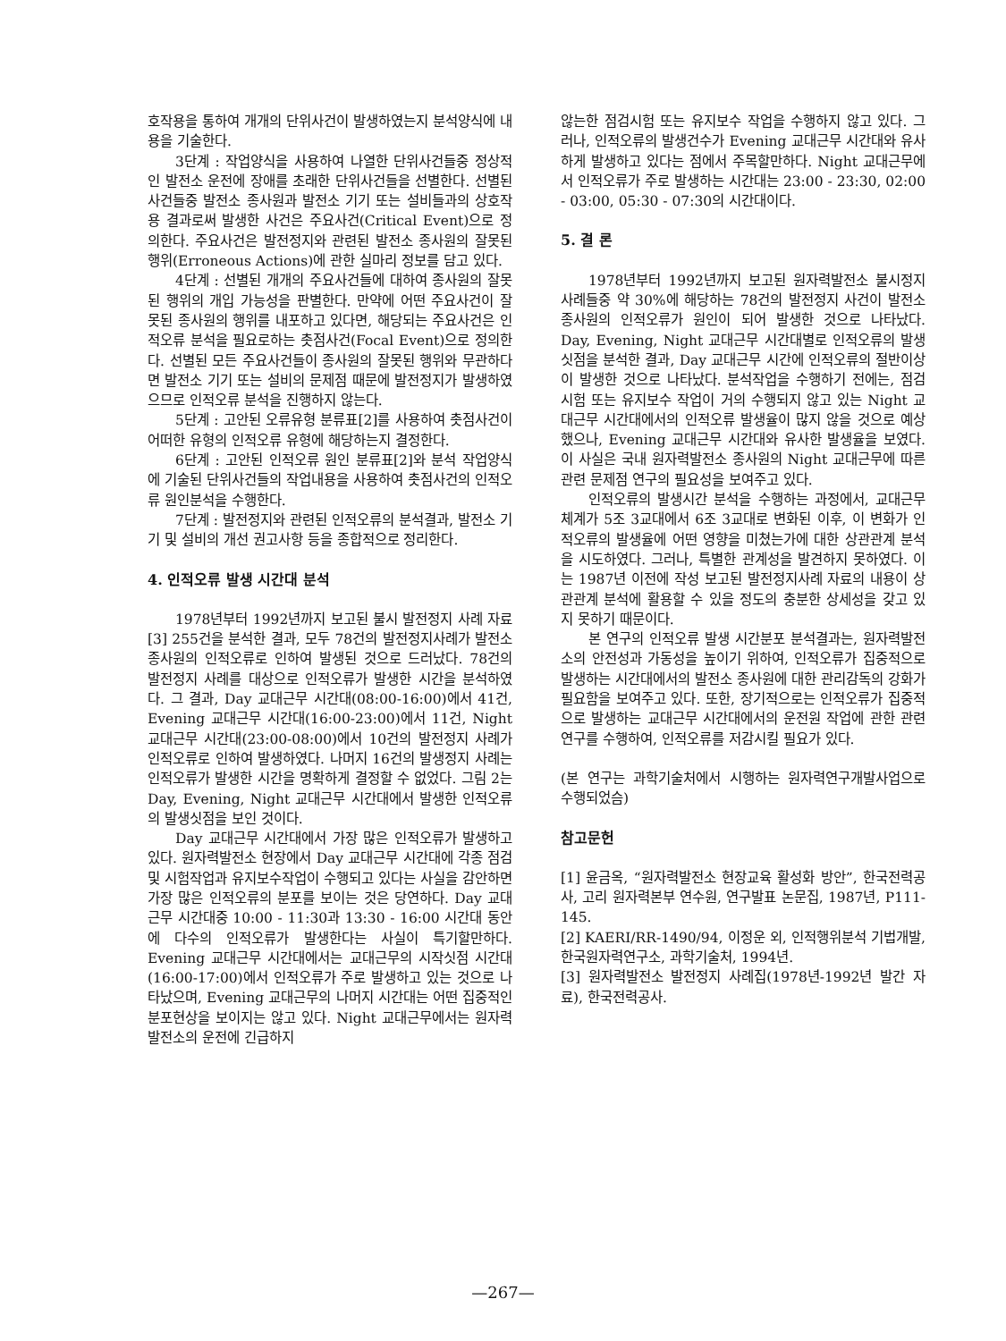호작용을 통하여 개개의 단위사건이 발생하였는지 분석양식에 내용을 기술한다.
3단계 : 작업양식을 사용하여 나열한 단위사건들중 정상적인 발전소 운전에 장애를 초래한 단위사건들을 선별한다. 선별된 사건들중 발전소 종사원과 발전소 기기 또는 설비들과의 상호작용 결과로써 발생한 사건은 주요사건(Critical Event)으로 정의한다. 주요사건은 발전정지와 관련된 발전소 종사원의 잘못된 행위(Erroneous Actions)에 관한 실마리 정보를 담고 있다.
4단계 : 선별된 개개의 주요사건들에 대하여 종사원의 잘못된 행위의 개입 가능성을 판별한다. 만약에 어떤 주요사건이 잘못된 종사원의 행위를 내포하고 있다면, 해당되는 주요사건은 인적오류 분석을 필요로하는 촛점사건(Focal Event)으로 정의한다. 선별된 모든 주요사건들이 종사원의 잘못된 행위와 무관하다면 발전소 기기 또는 설비의 문제점 때문에 발전정지가 발생하였으므로 인적오류 분석을 진행하지 않는다.
5단계 : 고안된 오류유형 분류표[2]를 사용하여 촛점사건이 어떠한 유형의 인적오류 유형에 해당하는지 결정한다.
6단계 : 고안된 인적오류 원인 분류표[2]와 분석 작업양식에 기술된 단위사건들의 작업내용을 사용하여 촛점사건의 인적오류 원인분석을 수행한다.
7단계 : 발전정지와 관련된 인적오류의 분석결과, 발전소 기기 및 설비의 개선 권고사항 등을 종합적으로 정리한다.
4. 인적오류 발생 시간대 분석
1978년부터 1992년까지 보고된 불시 발전정지 사례 자료[3] 255건을 분석한 결과, 모두 78건의 발전정지사례가 발전소 종사원의 인적오류로 인하여 발생된 것으로 드러났다. 78건의 발전정지 사례를 대상으로 인적오류가 발생한 시간을 분석하였다. 그 결과, Day 교대근무 시간대(08:00-16:00)에서 41건, Evening 교대근무 시간대(16:00-23:00)에서 11건, Night 교대근무 시간대(23:00-08:00)에서 10건의 발전정지 사례가 인적오류로 인하여 발생하였다. 나머지 16건의 발생정지 사례는 인적오류가 발생한 시간을 명확하게 결정할 수 없었다. 그림 2는 Day, Evening, Night 교대근무 시간대에서 발생한 인적오류의 발생싯점을 보인 것이다.
Day 교대근무 시간대에서 가장 많은 인적오류가 발생하고 있다. 원자력발전소 현장에서 Day 교대근무 시간대에 각종 점검 및 시험작업과 유지보수작업이 수행되고 있다는 사실을 감안하면 가장 많은 인적오류의 분포를 보이는 것은 당연하다. Day 교대근무 시간대중 10:00 - 11:30과 13:30 - 16:00 시간대 동안에 다수의 인적오류가 발생한다는 사실이 특기할만하다. Evening 교대근무 시간대에서는 교대근무의 시작싯점 시간대(16:00-17:00)에서 인적오류가 주로 발생하고 있는 것으로 나타났으며, Evening 교대근무의 나머지 시간대는 어떤 집중적인 분포현상을 보이지는 않고 있다. Night 교대근무에서는 원자력발전소의 운전에 긴급하지
않는한 점검시험 또는 유지보수 작업을 수행하지 않고 있다. 그러나, 인적오류의 발생건수가 Evening 교대근무 시간대와 유사하게 발생하고 있다는 점에서 주목할만하다. Night 교대근무에서 인적오류가 주로 발생하는 시간대는 23:00 - 23:30, 02:00 - 03:00, 05:30 - 07:30의 시간대이다.
5. 결 론
1978년부터 1992년까지 보고된 원자력발전소 불시정지 사례들중 약 30%에 해당하는 78건의 발전정지 사건이 발전소 종사원의 인적오류가 원인이 되어 발생한 것으로 나타났다. Day, Evening, Night 교대근무 시간대별로 인적오류의 발생싯점을 분석한 결과, Day 교대근무 시간에 인적오류의 절반이상이 발생한 것으로 나타났다. 분석작업을 수행하기 전에는, 점검시험 또는 유지보수 작업이 거의 수행되지 않고 있는 Night 교대근무 시간대에서의 인적오류 발생율이 많지 않을 것으로 예상했으나, Evening 교대근무 시간대와 유사한 발생율을 보였다. 이 사실은 국내 원자력발전소 종사원의 Night 교대근무에 따른 관련 문제점 연구의 필요성을 보여주고 있다.
인적오류의 발생시간 분석을 수행하는 과정에서, 교대근무체계가 5조 3교대에서 6조 3교대로 변화된 이후, 이 변화가 인적오류의 발생율에 어떤 영향을 미쳤는가에 대한 상관관계 분석을 시도하였다. 그러나, 특별한 관계성을 발견하지 못하였다. 이는 1987년 이전에 작성 보고된 발전정지사례 자료의 내용이 상관관계 분석에 활용할 수 있을 정도의 충분한 상세성을 갖고 있지 못하기 때문이다.
본 연구의 인적오류 발생 시간분포 분석결과는, 원자력발전소의 안전성과 가동성을 높이기 위하여, 인적오류가 집중적으로 발생하는 시간대에서의 발전소 종사원에 대한 관리감독의 강화가 필요함을 보여주고 있다. 또한, 장기적으로는 인적오류가 집중적으로 발생하는 교대근무 시간대에서의 운전원 작업에 관한 관련 연구를 수행하여, 인적오류를 저감시킬 필요가 있다.
(본 연구는 과학기술처에서 시행하는 원자력연구개발사업으로 수행되었슴)
참고문헌
[1] 윤금옥, “원자력발전소 현장교육 활성화 방안”, 한국전력공사, 고리 원자력본부 연수원, 연구발표 논문집, 1987년, P111-145.
[2] KAERI/RR-1490/94, 이정운 외, 인적행위분석 기법개발, 한국원자력연구소, 과학기술처, 1994년.
[3] 원자력발전소 발전정지 사례집(1978년-1992년 발간 자료), 한국전력공사.
—267—